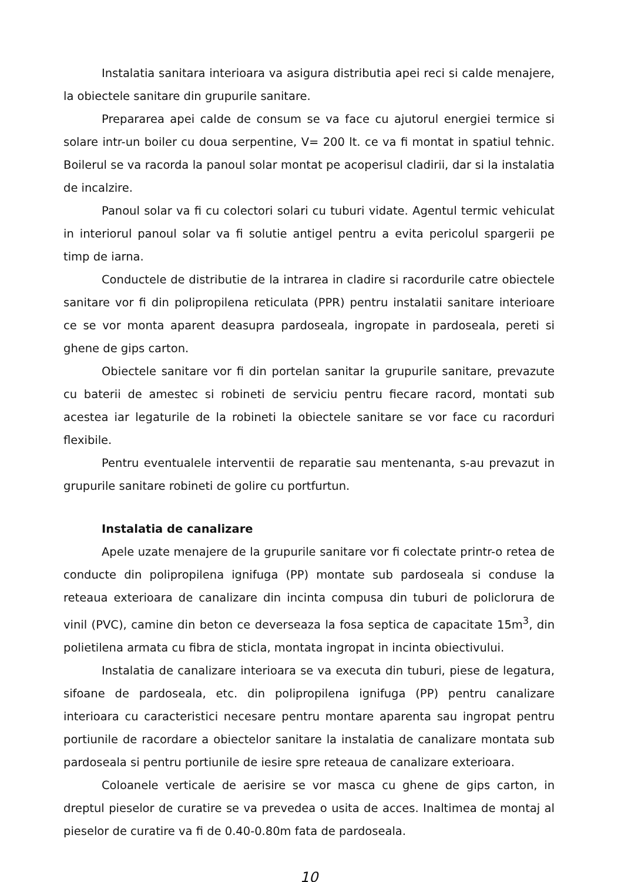Instalatia sanitara interioara va asigura distributia apei reci si calde menajere, la obiectele sanitare din grupurile sanitare.
Prepararea apei calde de consum se va face cu ajutorul energiei termice si solare intr-un boiler cu doua serpentine, V= 200 lt. ce va fi montat in spatiul tehnic. Boilerul se va racorda la panoul solar montat pe acoperisul cladirii, dar si la instalatia de incalzire.
Panoul solar va fi cu colectori solari cu tuburi vidate. Agentul termic vehiculat in interiorul panoul solar va fi solutie antigel pentru a evita pericolul spargerii pe timp de iarna.
Conductele de distributie de la intrarea in cladire si racordurile catre obiectele sanitare vor fi din polipropilena reticulata (PPR) pentru instalatii sanitare interioare ce se vor monta aparent deasupra pardoseala, ingropate in pardoseala, pereti si ghene de gips carton.
Obiectele sanitare vor fi din portelan sanitar la grupurile sanitare, prevazute cu baterii de amestec si robineti de serviciu pentru fiecare racord, montati sub acestea iar legaturile de la robineti la obiectele sanitare se vor face cu racorduri flexibile.
Pentru eventualele interventii de reparatie sau mentenanta, s-au prevazut in grupurile sanitare robineti de golire cu portfurtun.
Instalatia de canalizare
Apele uzate menajere de la grupurile sanitare vor fi colectate printr-o retea de conducte din polipropilena ignifuga (PP) montate sub pardoseala si conduse la reteaua exterioara de canalizare din incinta compusa din tuburi de policlorura de vinil (PVC), camine din beton ce deverseaza la fosa septica de capacitate 15m<sup>3</sup>, din polietilena armata cu fibra de sticla, montata ingropat in incinta obiectivului.
Instalatia de canalizare interioara se va executa din tuburi, piese de legatura, sifoane de pardoseala, etc. din polipropilena ignifuga (PP) pentru canalizare interioara cu caracteristici necesare pentru montare aparenta sau ingropat pentru portiunile de racordare a obiectelor sanitare la instalatia de canalizare montata sub pardoseala si pentru portiunile de iesire spre reteaua de canalizare exterioara.
Coloanele verticale de aerisire se vor masca cu ghene de gips carton, in dreptul pieselor de curatire se va prevedea o usita de acces. Inaltimea de montaj al pieselor de curatire va fi de 0.40-0.80m fata de pardoseala.
10